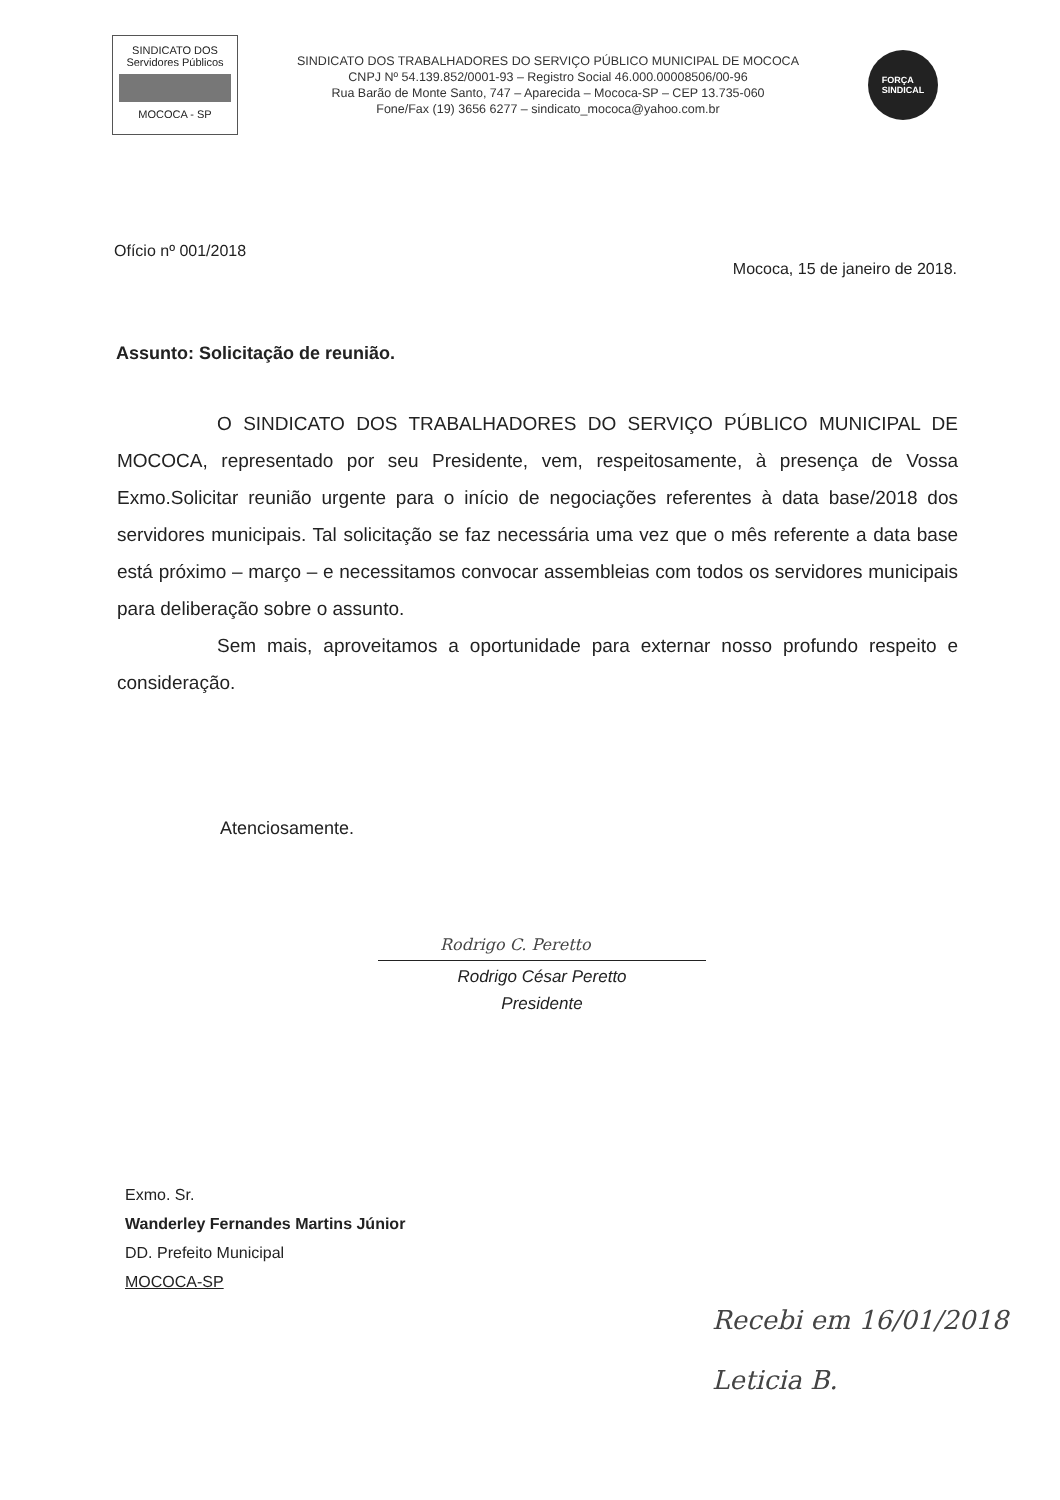SINDICATO DOS
Servidores Públicos
MOCOCA - SP
SINDICATO DOS TRABALHADORES DO SERVIÇO PÚBLICO MUNICIPAL DE MOCOCA
CNPJ Nº 54.139.852/0001-93 – Registro Social 46.000.00008506/00-96
Rua Barão de Monte Santo, 747 – Aparecida – Mococa-SP – CEP 13.735-060
Fone/Fax (19) 3656 6277 – sindicato_mococa@yahoo.com.br
FORÇA
SINDICAL
Ofício nº 001/2018
Mococa, 15 de janeiro de 2018.
Assunto: Solicitação de reunião.
O SINDICATO DOS TRABALHADORES DO SERVIÇO PÚBLICO MUNICIPAL DE MOCOCA, representado por seu Presidente, vem, respeitosamente, à presença de Vossa Exmo.Solicitar reunião urgente para o início de negociações referentes à data base/2018 dos servidores municipais. Tal solicitação se faz necessária uma vez que o mês referente a data base está próximo – março – e necessitamos convocar assembleias com todos os servidores municipais para deliberação sobre o assunto.
Sem mais, aproveitamos a oportunidade para externar nosso profundo respeito e consideração.
Atenciosamente.
Rodrigo C. Peretto
Rodrigo César Peretto
Presidente
Exmo. Sr.
Wanderley Fernandes Martins Júnior
DD. Prefeito Municipal
MOCOCA-SP
Recebi em 16/01/2018
Leticia B.